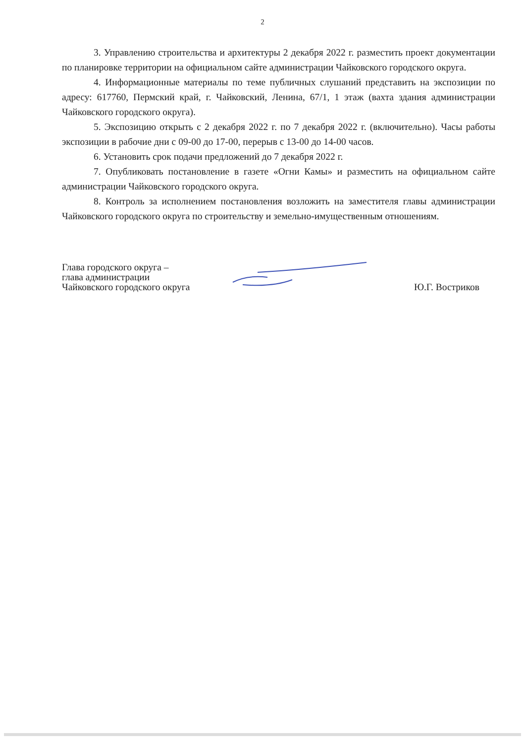2
3. Управлению строительства и архитектуры 2 декабря 2022 г. разместить проект документации по планировке территории на официальном сайте администрации Чайковского городского округа.
4. Информационные материалы по теме публичных слушаний представить на экспозиции по адресу: 617760, Пермский край, г. Чайковский, Ленина, 67/1, 1 этаж (вахта здания администрации Чайковского городского округа).
5. Экспозицию открыть с 2 декабря 2022 г. по 7 декабря 2022 г. (включительно). Часы работы экспозиции в рабочие дни с 09-00 до 17-00, перерыв с 13-00 до 14-00 часов.
6. Установить срок подачи предложений до 7 декабря 2022 г.
7. Опубликовать постановление в газете «Огни Камы» и разместить на официальном сайте администрации Чайковского городского округа.
8. Контроль за исполнением постановления возложить на заместителя главы администрации Чайковского городского округа по строительству и земельно-имущественным отношениям.
Глава городского округа –
глава администрации
Чайковского городского округа
Ю.Г. Востриков